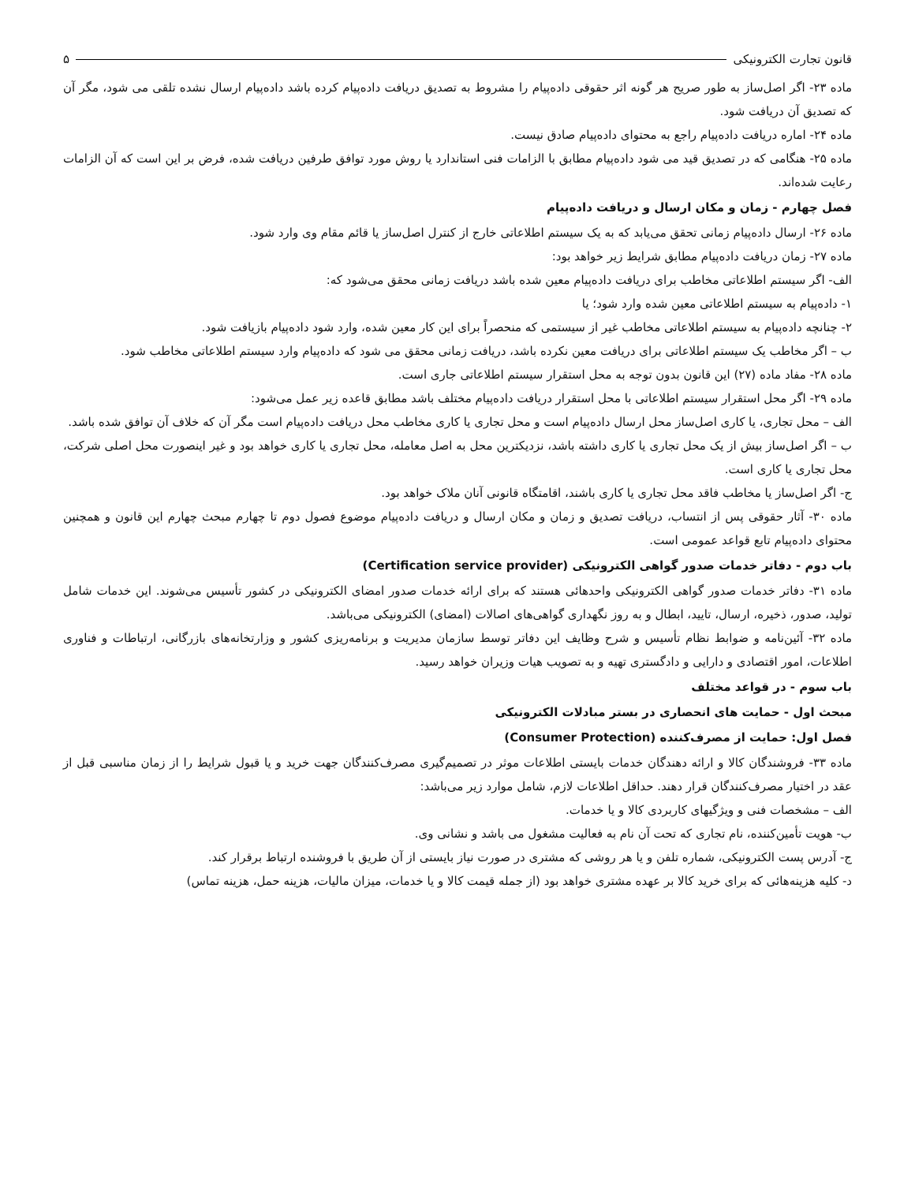قانون تجارت الکترونیکی ۵
ماده ۲۳- اگر اصل‌ساز به طور صریح هر گونه اثر حقوقی داده‌پیام را مشروط به تصدیق دریافت داده‌پیام کرده باشد داده‌پیام ارسال نشده تلقی می شود، مگر آن که تصدیق آن دریافت شود.
ماده ۲۴- اماره دریافت داده‌پیام راجع به محتوای داده‌پیام صادق نیست.
ماده ۲۵- هنگامی که در تصدیق قید می شود داده‌پیام مطابق با الزامات فنی استاندارد یا روش مورد توافق طرفین دریافت شده، فرض بر این است که آن الزامات رعایت شده‌اند.
فصل چهارم - زمان و مکان ارسال و دریافت داده‌پیام
ماده ۲۶- ارسال داده‌پیام زمانی تحقق می‌یابد که به یک سیستم اطلاعاتی خارج از کنترل اصل‌ساز یا قائم مقام وی وارد شود.
ماده ۲۷- زمان دریافت داده‌پیام مطابق شرایط زیر خواهد بود:
الف- اگر سیستم اطلاعاتی مخاطب برای دریافت داده‌پیام معین شده باشد دریافت زمانی محقق می‌شود که:
۱- داده‌پیام به سیستم اطلاعاتی معین شده وارد شود؛ یا
۲- چنانچه داده‌پیام به سیستم اطلاعاتی مخاطب غیر از سیستمی که منحصراً برای این کار معین شده، وارد شود داده‌پیام بازیافت شود.
ب – اگر مخاطب یک سیستم اطلاعاتی برای دریافت معین نکرده باشد، دریافت زمانی محقق می شود که داده‌پیام وارد سیستم اطلاعاتی مخاطب شود.
ماده ۲۸- مفاد ماده (۲۷) این قانون بدون توجه به محل استقرار سیستم اطلاعاتی جاری است.
ماده ۲۹- اگر محل استقرار سیستم اطلاعاتی با محل استقرار دریافت داده‌پیام مختلف باشد مطابق قاعده زیر عمل می‌شود:
الف – محل تجاری، یا کاری اصل‌ساز محل ارسال داده‌پیام است و محل تجاری یا کاری مخاطب محل دریافت داده‌پیام است مگر آن که خلاف آن توافق شده باشد.
ب – اگر اصل‌ساز بیش از یک محل تجاری یا کاری داشته باشد، نزدیکترین محل به اصل معامله، محل تجاری یا کاری خواهد بود و غیر اینصورت محل اصلی شرکت، محل تجاری یا کاری است.
ج- اگر اصل‌ساز یا مخاطب فاقد محل تجاری یا کاری باشند، اقامتگاه قانونی آنان ملاک خواهد بود.
ماده ۳۰- آثار حقوقی پس از انتساب، دریافت تصدیق و زمان و مکان ارسال و دریافت داده‌پیام موضوع فصول دوم تا چهارم مبحث چهارم این قانون و همچنین محتوای داده‌پیام تابع قواعد عمومی است.
باب دوم - دفاتر خدمات صدور گواهی الکترونیکی (Certification service provider)
ماده ۳۱- دفاتر خدمات صدور گواهی الکترونیکی واحدهائی هستند که برای ارائه خدمات صدور امضای الکترونیکی در کشور تأسیس می‌شوند. این خدمات شامل تولید، صدور، ذخیره، ارسال، تایید، ابطال و به روز نگهداری گواهی‌های اصالات (امضای) الکترونیکی می‌باشد.
ماده ۳۲- آئین‌نامه و ضوابط نظام تأسیس و شرح وظایف این دفاتر توسط سازمان مدیریت و برنامه‌ریزی کشور و وزارتخانه‌های بازرگانی، ارتباطات و فناوری اطلاعات، امور اقتصادی و دارایی و دادگستری تهیه و به تصویب هیات وزیران خواهد رسید.
باب سوم - در قواعد مختلف
مبحث اول - حمایت های انحصاری در بستر مبادلات الکترونیکی
فصل اول: حمایت از مصرف‌کننده (Consumer Protection)
ماده ۳۳- فروشندگان کالا و ارائه دهندگان خدمات بایستی اطلاعات موثر در تصمیم‌گیری مصرف‌کنندگان جهت خرید و یا قبول شرایط را از زمان مناسبی قبل از عقد در اختیار مصرف‌کنندگان قرار دهند. حداقل اطلاعات لازم، شامل موارد زیر می‌باشد:
الف – مشخصات فنی و ویژگیهای کاربردی کالا و یا خدمات.
ب- هویت تأمین‌کننده، نام تجاری که تحت آن نام به فعالیت مشغول می باشد و نشانی وی.
ج- آدرس پست الکترونیکی، شماره تلفن و یا هر روشی که مشتری در صورت نیاز بایستی از آن طریق با فروشنده ارتباط برقرار کند.
د- کلیه هزینه‌هائی که برای خرید کالا بر عهده مشتری خواهد بود (از جمله قیمت کالا و یا خدمات، میزان مالیات، هزینه حمل، هزینه تماس)